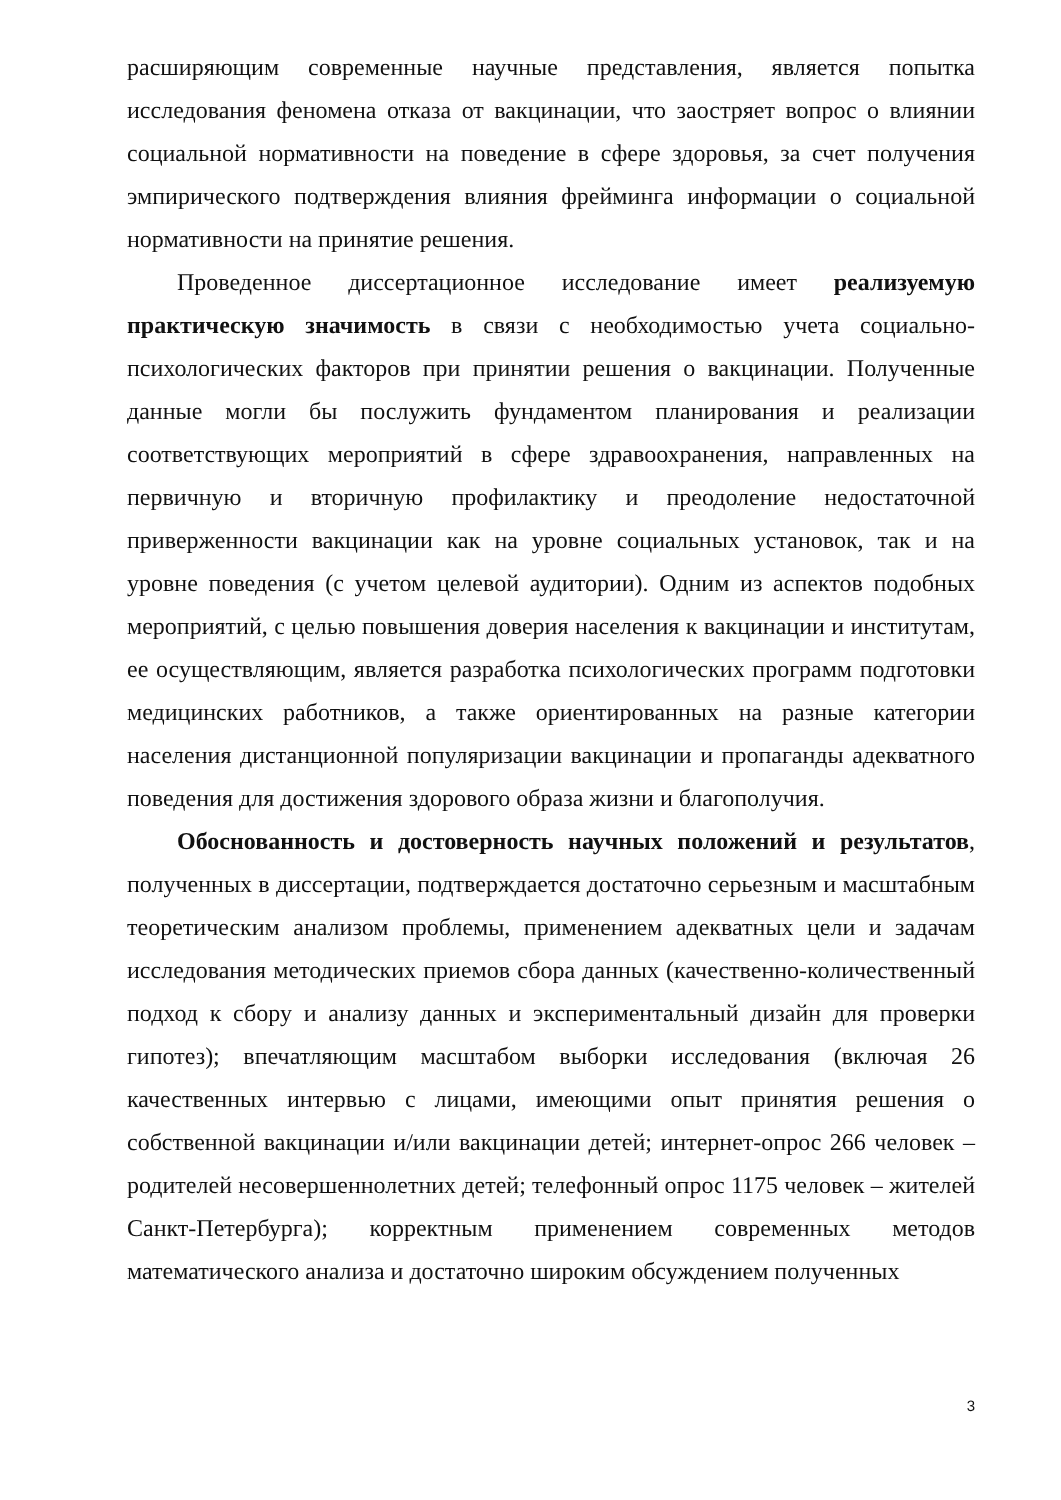расширяющим современные научные представления, является попытка исследования феномена отказа от вакцинации, что заостряет вопрос о влиянии социальной нормативности на поведение в сфере здоровья, за счет получения эмпирического подтверждения влияния фрейминга информации о социальной нормативности на принятие решения.
Проведенное диссертационное исследование имеет реализуемую практическую значимость в связи с необходимостью учета социально-психологических факторов при принятии решения о вакцинации. Полученные данные могли бы послужить фундаментом планирования и реализации соответствующих мероприятий в сфере здравоохранения, направленных на первичную и вторичную профилактику и преодоление недостаточной приверженности вакцинации как на уровне социальных установок, так и на уровне поведения (с учетом целевой аудитории). Одним из аспектов подобных мероприятий, с целью повышения доверия населения к вакцинации и институтам, ее осуществляющим, является разработка психологических программ подготовки медицинских работников, а также ориентированных на разные категории населения дистанционной популяризации вакцинации и пропаганды адекватного поведения для достижения здорового образа жизни и благополучия.
Обоснованность и достоверность научных положений и результатов, полученных в диссертации, подтверждается достаточно серьезным и масштабным теоретическим анализом проблемы, применением адекватных цели и задачам исследования методических приемов сбора данных (качественно-количественный подход к сбору и анализу данных и экспериментальный дизайн для проверки гипотез); впечатляющим масштабом выборки исследования (включая 26 качественных интервью с лицами, имеющими опыт принятия решения о собственной вакцинации и/или вакцинации детей; интернет-опрос 266 человек – родителей несовершеннолетних детей; телефонный опрос 1175 человек – жителей Санкт-Петербурга); корректным применением современных методов математического анализа и достаточно широким обсуждением полученных
3